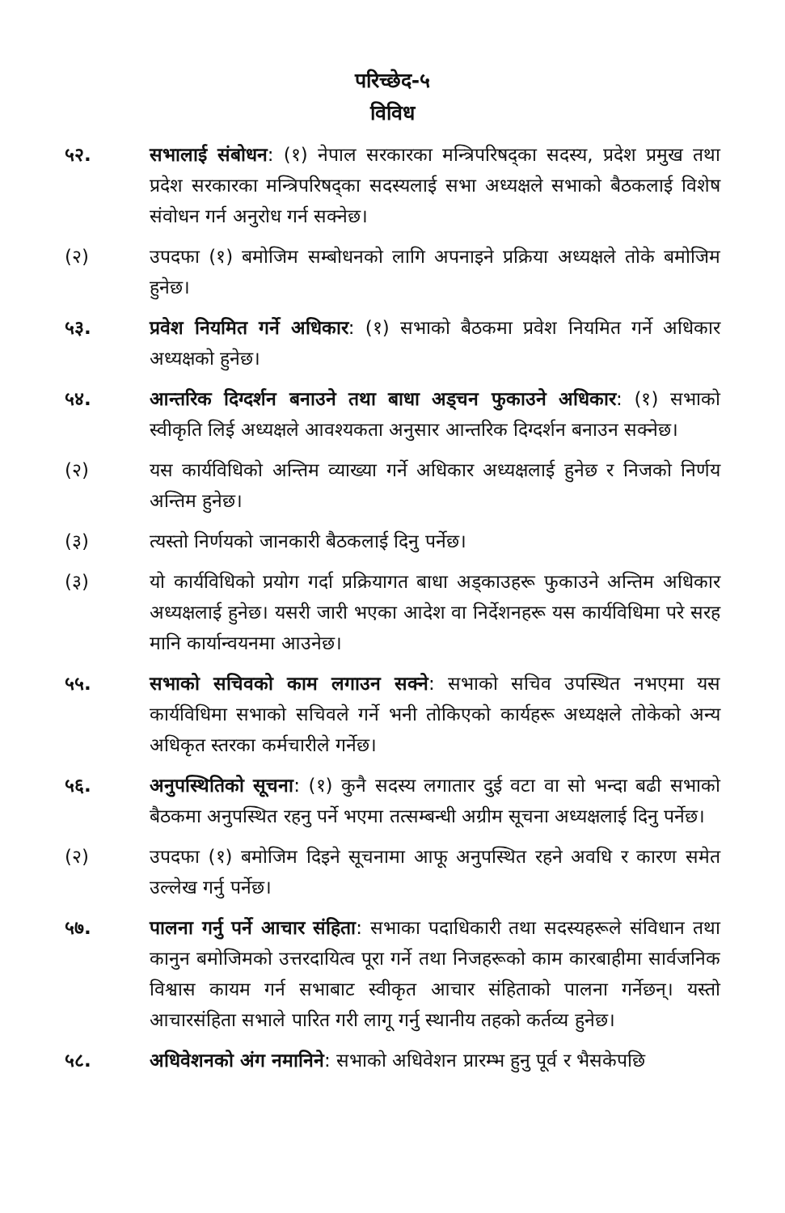परिच्छेद-५
विविध
५२. सभालाई संबोधन: (१) नेपाल सरकारका मन्त्रिपरिषद्का सदस्य, प्रदेश प्रमुख तथा प्रदेश सरकारका मन्त्रिपरिषद्का सदस्यलाई सभा अध्यक्षले सभाको बैठकलाई विशेष संवोधन गर्न अनुरोध गर्न सक्नेछ।
(२) उपदफा (१) बमोजिम सम्बोधनको लागि अपनाइने प्रक्रिया अध्यक्षले तोके बमोजिम हुनेछ।
५३. प्रवेश नियमित गर्ने अधिकार: (१) सभाको बैठकमा प्रवेश नियमित गर्ने अधिकार अध्यक्षको हुनेछ।
५४. आन्तरिक दिग्दर्शन बनाउने तथा बाधा अड्चन फुकाउने अधिकार: (१) सभाको स्वीकृति लिई अध्यक्षले आवश्यकता अनुसार आन्तरिक दिग्दर्शन बनाउन सक्नेछ।
(२) यस कार्यविधिको अन्तिम व्याख्या गर्ने अधिकार अध्यक्षलाई हुनेछ र निजको निर्णय अन्तिम हुनेछ।
(३) त्यस्तो निर्णयको जानकारी बैठकलाई दिनु पर्नेछ।
(३) यो कार्यविधिको प्रयोग गर्दा प्रक्रियागत बाधा अड्काउहरू फुकाउने अन्तिम अधिकार अध्यक्षलाई हुनेछ। यसरी जारी भएका आदेश वा निर्देशनहरू यस कार्यविधिमा परे सरह मानि कार्यान्वयनमा आउनेछ।
५५. सभाको सचिवको काम लगाउन सक्ने: सभाको सचिव उपस्थित नभएमा यस कार्यविधिमा सभाको सचिवले गर्ने भनी तोकिएको कार्यहरू अध्यक्षले तोकेको अन्य अधिकृत स्तरका कर्मचारीले गर्नेछ।
५६. अनुपस्थितिको सूचना: (१) कुनै सदस्य लगातार दुई वटा वा सो भन्दा बढी सभाको बैठकमा अनुपस्थित रहनु पर्ने भएमा तत्सम्बन्धी अग्रीम सूचना अध्यक्षलाई दिनु पर्नेछ।
(२) उपदफा (१) बमोजिम दिइने सूचनामा आफू अनुपस्थित रहने अवधि र कारण समेत उल्लेख गर्नु पर्नेछ।
५७. पालना गर्नु पर्ने आचार संहिता: सभाका पदाधिकारी तथा सदस्यहरूले संविधान तथा कानुन बमोजिमको उत्तरदायित्व पूरा गर्ने तथा निजहरूको काम कारबाहीमा सार्वजनिक विश्वास कायम गर्न सभाबाट स्वीकृत आचार संहिताको पालना गर्नेछन्। यस्तो आचारसंहिता सभाले पारित गरी लागू गर्नु स्थानीय तहको कर्तव्य हुनेछ।
५८. अधिवेशनको अंग नमानिने: सभाको अधिवेशन प्रारम्भ हुनु पूर्व र भैसकेपछि